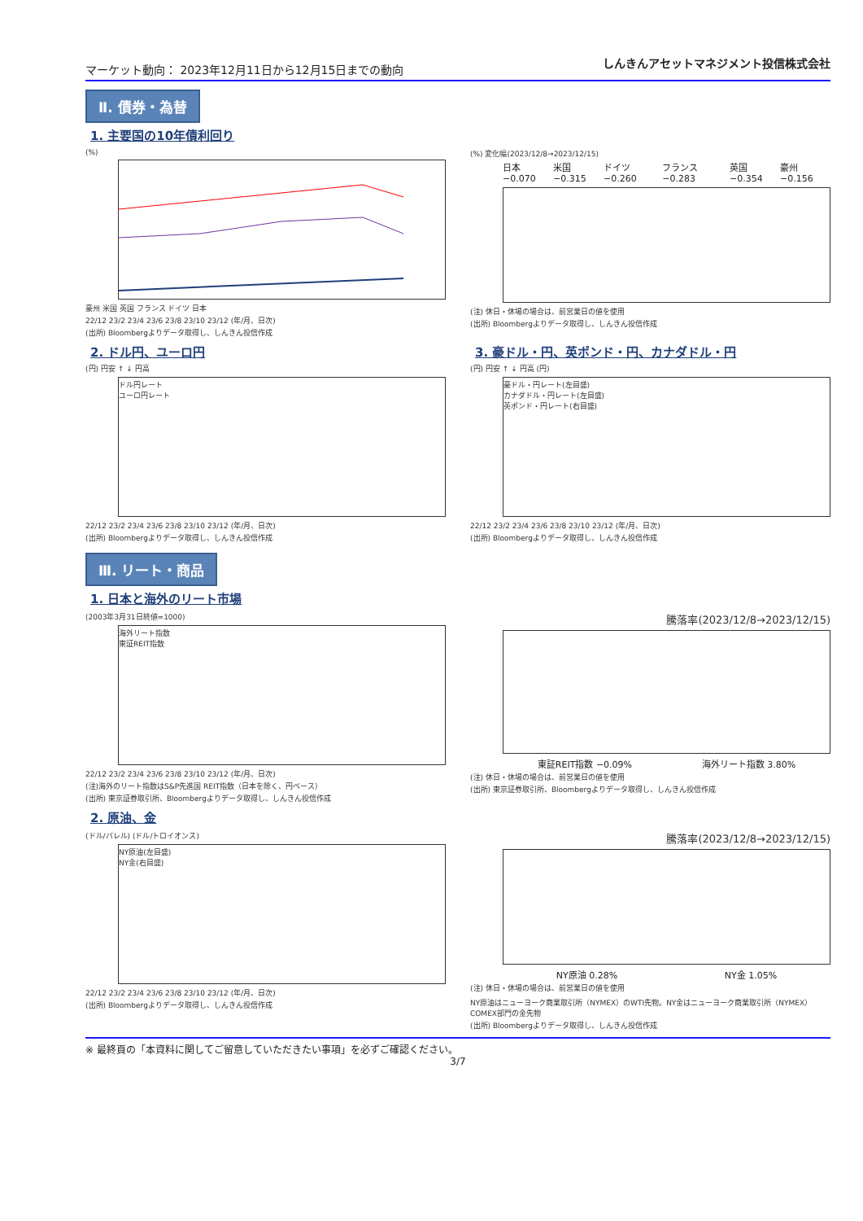マーケット動向： 2023年12月11日から12月15日までの動向
しんきんアセットマネジメント投信株式会社
Ⅱ. 債券・為替
1. 主要国の10年債利回り
(%)
豪州 米国 英国 フランス ドイツ 日本
22/12 23/2 23/4 23/6 23/8 23/10 23/12 (年/月、日次)
(出所) Bloombergよりデータ取得し、しんきん投信作成
(%) 変化幅(2023/12/8→2023/12/15)
日本 −0.070 米国 −0.315 ドイツ −0.260 フランス −0.283 英国 −0.354 豪州 −0.156
(注) 休日・休場の場合は、前営業日の値を使用
(出所) Bloombergよりデータ取得し、しんきん投信作成
2. ドル円、ユーロ円
(円) 円安 ↑ ↓ 円高
ドル円レート
ユーロ円レート
22/12 23/2 23/4 23/6 23/8 23/10 23/12 (年/月、日次)
(出所) Bloombergよりデータ取得し、しんきん投信作成
3. 豪ドル・円、英ポンド・円、カナダドル・円
(円) 円安 ↑ ↓ 円高 (円)
豪ドル・円レート(左目盛)
カナダドル・円レート(左目盛)
英ポンド・円レート(右目盛)
22/12 23/2 23/4 23/6 23/8 23/10 23/12 (年/月、日次)
(出所) Bloombergよりデータ取得し、しんきん投信作成
Ⅲ. リート・商品
1. 日本と海外のリート市場
(2003年3月31日終値=1000)
海外リート指数
東証REIT指数
22/12 23/2 23/4 23/6 23/8 23/10 23/12 (年/月、日次)
(注)海外のリート指数はS&P先進国 REIT指数（日本を除く、円ベース）
(出所) 東京証券取引所、Bloombergよりデータ取得し、しんきん投信作成
騰落率(2023/12/8→2023/12/15)
東証REIT指数 −0.09% 海外リート指数 3.80%
(注) 休日・休場の場合は、前営業日の値を使用
(出所) 東京証券取引所、Bloombergよりデータ取得し、しんきん投信作成
2. 原油、金
(ドル/バレル) (ドル/トロイオンス)
NY原油(左目盛)
NY金(右目盛)
22/12 23/2 23/4 23/6 23/8 23/10 23/12 (年/月、日次)
(出所) Bloombergよりデータ取得し、しんきん投信作成
騰落率(2023/12/8→2023/12/15)
NY原油 0.28% NY金 1.05%
(注) 休日・休場の場合は、前営業日の値を使用
NY原油はニューヨーク商業取引所（NYMEX）のWTI先物。NY金はニューヨーク商業取引所（NYMEX）COMEX部門の金先物
(出所) Bloombergよりデータ取得し、しんきん投信作成
※ 最終頁の「本資料に関してご留意していただきたい事項」を必ずご確認ください。
3/7